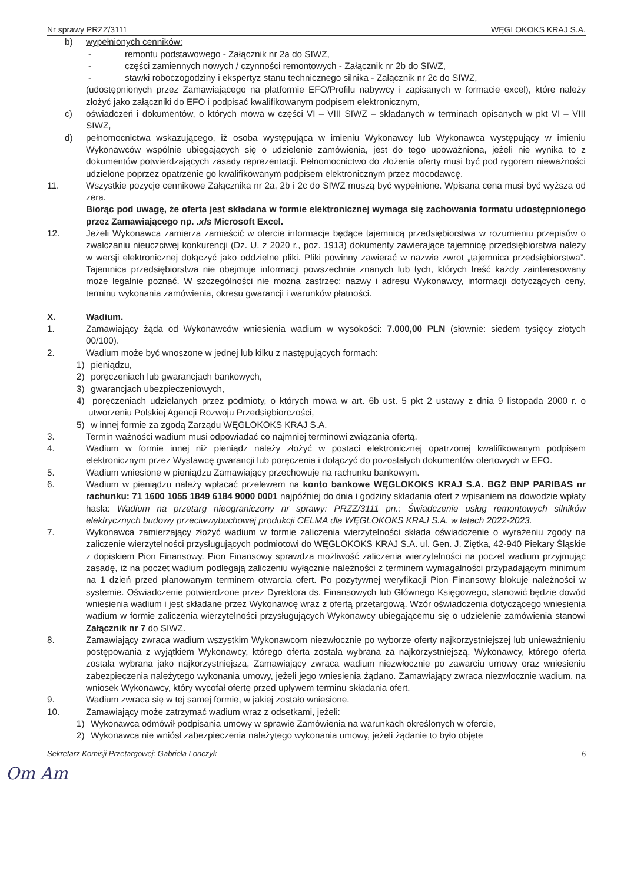Nr sprawy PRZZ/3111 WĘGLOKOKS KRAJ S.A.
b) wypełnionych cenników:
- remontu podstawowego - Załącznik nr 2a do SIWZ,
- części zamiennych nowych / czynności remontowych - Załącznik nr 2b do SIWZ,
- stawki roboczogodziny i ekspertyz stanu technicznego silnika - Załącznik nr 2c do SIWZ,
(udostępnionych przez Zamawiającego na platformie EFO/Profilu nabywcy i zapisanych w formacie excel), które należy złożyć jako załączniki do EFO i podpisać kwalifikowanym podpisem elektronicznym,
c) oświadczeń i dokumentów, o których mowa w części VI – VIII SIWZ – składanych w terminach opisanych w pkt VI – VIII SIWZ,
d) pełnomocnictwa wskazującego, iż osoba występująca w imieniu Wykonawcy lub Wykonawca występujący w imieniu Wykonawców wspólnie ubiegających się o udzielenie zamówienia, jest do tego upoważniona, jeżeli nie wynika to z dokumentów potwierdzających zasady reprezentacji. Pełnomocnictwo do złożenia oferty musi być pod rygorem nieważności udzielone poprzez opatrzenie go kwalifikowanym podpisem elektronicznym przez mocodawcę.
11. Wszystkie pozycje cennikowe Załącznika nr 2a, 2b i 2c do SIWZ muszą być wypełnione. Wpisana cena musi być wyższa od zera.
Biorąc pod uwagę, że oferta jest składana w formie elektronicznej wymaga się zachowania formatu udostępnionego przez Zamawiającego np. .xls Microsoft Excel.
12. Jeżeli Wykonawca zamierza zamieścić w ofercie informacje będące tajemnicą przedsiębiorstwa w rozumieniu przepisów o zwalczaniu nieuczciwej konkurencji (Dz. U. z 2020 r., poz. 1913) dokumenty zawierające tajemnicę przedsiębiorstwa należy w wersji elektronicznej dołączyć jako oddzielne pliki. Pliki powinny zawierać w nazwie zwrot „tajemnica przedsiębiorstwa”. Tajemnica przedsiębiorstwa nie obejmuje informacji powszechnie znanych lub tych, których treść każdy zainteresowany może legalnie poznać. W szczególności nie można zastrzec: nazwy i adresu Wykonawcy, informacji dotyczących ceny, terminu wykonania zamówienia, okresu gwarancji i warunków płatności.
X. Wadium.
1. Zamawiający żąda od Wykonawców wniesienia wadium w wysokości: 7.000,00 PLN (słownie: siedem tysięcy złotych 00/100).
2. Wadium może być wnoszone w jednej lub kilku z następujących formach:
1) pieniądzu,
2) poręczeniach lub gwarancjach bankowych,
3) gwarancjach ubezpieczeniowych,
4) poręczeniach udzielanych przez podmioty, o których mowa w art. 6b ust. 5 pkt 2 ustawy z dnia 9 listopada 2000 r. o utworzeniu Polskiej Agencji Rozwoju Przedsiębiorczości,
5) w innej formie za zgodą Zarządu WĘGLOKOKS KRAJ S.A.
3. Termin ważności wadium musi odpowiadać co najmniej terminowi związania ofertą.
4. Wadium w formie innej niż pieniądz należy złożyć w postaci elektronicznej opatrzonej kwalifikowanym podpisem elektronicznym przez Wystawcę gwarancji lub poręczenia i dołączyć do pozostałych dokumentów ofertowych w EFO.
5. Wadium wniesione w pieniądzu Zamawiający przechowuje na rachunku bankowym.
6. Wadium w pieniądzu należy wpłacać przelewem na konto bankowe WĘGLOKOKS KRAJ S.A. BGŻ BNP PARIBAS nr rachunku: 71 1600 1055 1849 6184 9000 0001 najpóźniej do dnia i godziny składania ofert z wpisaniem na dowodzie wpłaty hasła: Wadium na przetarg nieograniczony nr sprawy: PRZZ/3111 pn.: Świadczenie usług remontowych silników elektrycznych budowy przeciwwybuchowej produkcji CELMA dla WĘGLOKOKS KRAJ S.A. w latach 2022-2023.
7. Wykonawca zamierzający złożyć wadium w formie zaliczenia wierzytelności składa oświadczenie o wyrażeniu zgody na zaliczenie wierzytelności przysługujących podmiotowi do WĘGLOKOKS KRAJ S.A. ul. Gen. J. Ziętka, 42-940 Piekary Śląskie z dopiskiem Pion Finansowy. Pion Finansowy sprawdza możliwość zaliczenia wierzytelności na poczet wadium przyjmując zasadę, iż na poczet wadium podlegają zaliczeniu wyłącznie należności z terminem wymagalności przypadającym minimum na 1 dzień przed planowanym terminem otwarcia ofert. Po pozytywnej weryfikacji Pion Finansowy blokuje należności w systemie. Oświadczenie potwierdzone przez Dyrektora ds. Finansowych lub Głównego Księgowego, stanowić będzie dowód wniesienia wadium i jest składane przez Wykonawcę wraz z ofertą przetargową. Wzór oświadczenia dotyczącego wniesienia wadium w formie zaliczenia wierzytelności przysługujących Wykonawcy ubiegającemu się o udzielenie zamówienia stanowi Załącznik nr 7 do SIWZ.
8. Zamawiający zwraca wadium wszystkim Wykonawcom niezwłocznie po wyborze oferty najkorzystniejszej lub unieważnieniu postępowania z wyjątkiem Wykonawcy, którego oferta została wybrana za najkorzystniejszą. Wykonawcy, którego oferta została wybrana jako najkorzystniejsza, Zamawiający zwraca wadium niezwłocznie po zawarciu umowy oraz wniesieniu zabezpieczenia należytego wykonania umowy, jeżeli jego wniesienia żądano. Zamawiający zwraca niezwłocznie wadium, na wniosek Wykonawcy, który wycofał ofertę przed upływem terminu składania ofert.
9. Wadium zwraca się w tej samej formie, w jakiej zostało wniesione.
10. Zamawiający może zatrzymać wadium wraz z odsetkami, jeżeli:
1) Wykonawca odmówił podpisania umowy w sprawie Zamówienia na warunkach określonych w ofercie,
2) Wykonawca nie wniósł zabezpieczenia należytego wykonania umowy, jeżeli żądanie to było objęte
Sekretarz Komisji Przetargowej: Gabriela Lonczyk 6
Om Am